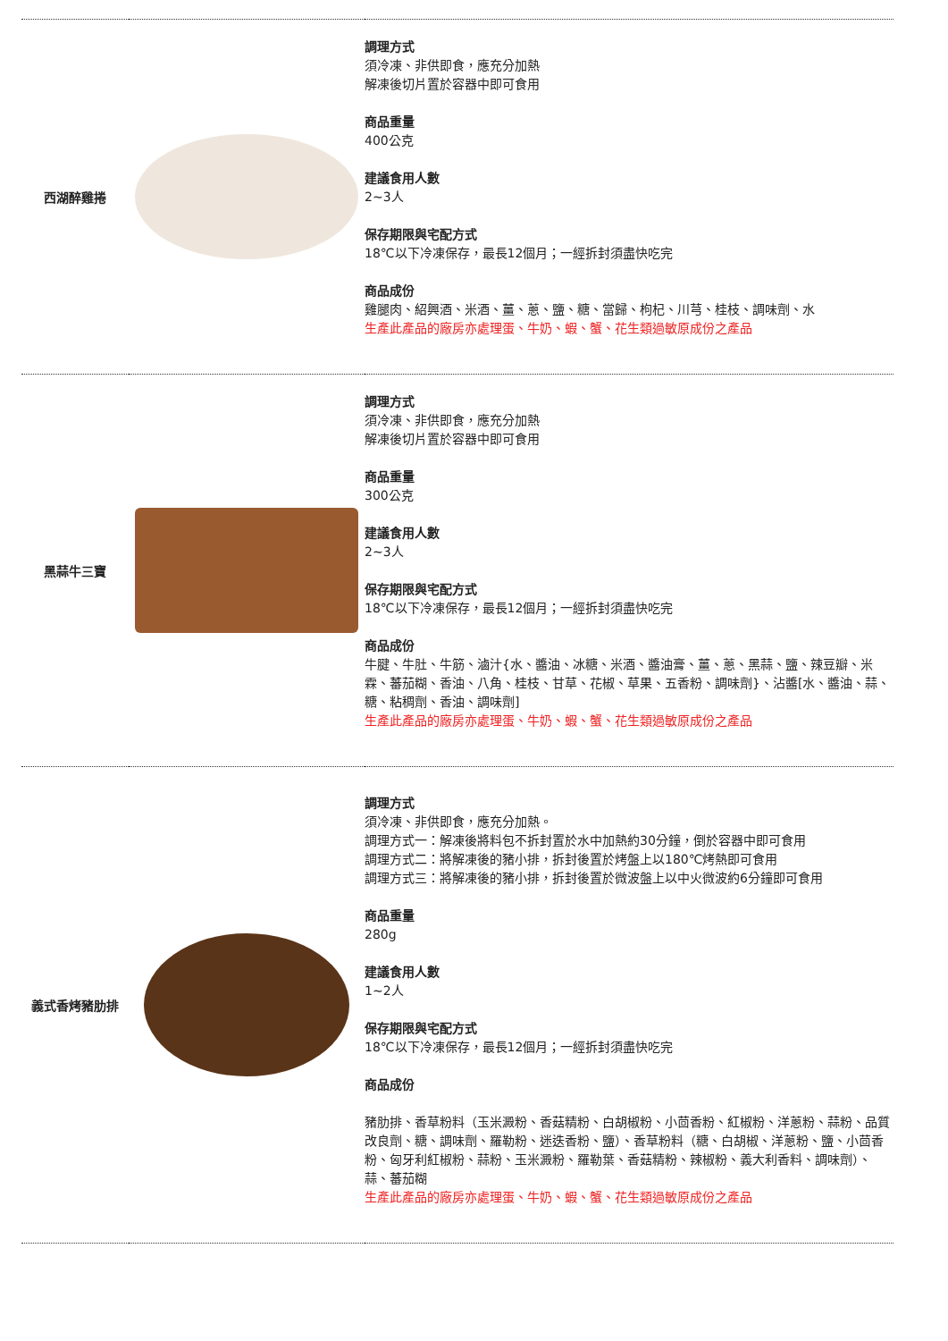| 西湖醉雞捲 | | 調理方式 須冷凍、非供即食，應充分加熱 解凍後切片置於容器中即可食用 商品重量 400公克 建議食用人數 2~3人 保存期限與宅配方式 18℃以下冷凍保存，最長12個月；一經拆封須盡快吃完 商品成份 雞腿肉、紹興酒、米酒、薑、蔥、鹽、糖、當歸、枸杞、川芎、桂枝、調味劑、水 生產此產品的廠房亦處理蛋、牛奶、蝦、蟹、花生類過敏原成份之產品 |
| 黑蒜牛三寶 | | 調理方式 須冷凍、非供即食，應充分加熱 解凍後切片置於容器中即可食用 商品重量 300公克 建議食用人數 2~3人 保存期限與宅配方式 18℃以下冷凍保存，最長12個月；一經拆封須盡快吃完 商品成份 牛腱、牛肚、牛筋、滷汁{水、醬油、冰糖、米酒、醬油膏、薑、蔥、黑蒜、鹽、辣豆瓣、米霖、蕃茄糊、香油、八角、桂枝、甘草、花椒、草果、五香粉、調味劑}、沾醬[水、醬油、蒜、糖、粘稠劑、香油、調味劑] 生產此產品的廠房亦處理蛋、牛奶、蝦、蟹、花生類過敏原成份之產品 |
| 義式香烤豬肋排 | | 調理方式 須冷凍、非供即食，應充分加熱。 調理方式一：解凍後將料包不拆封置於水中加熱約30分鐘，倒於容器中即可食用 調理方式二：將解凍後的豬小排，拆封後置於烤盤上以180℃烤熱即可食用 調理方式三：將解凍後的豬小排，拆封後置於微波盤上以中火微波約6分鐘即可食用 商品重量 280g 建議食用人數 1~2人 保存期限與宅配方式 18℃以下冷凍保存，最長12個月；一經拆封須盡快吃完 商品成份 豬肋排、香草粉料（玉米澱粉、香菇精粉、白胡椒粉、小茴香粉、紅椒粉、洋蔥粉、蒜粉、品質改良劑、糖、調味劑、羅勒粉、迷迭香粉、鹽）、香草粉料（糖、白胡椒、洋蔥粉、鹽、小茴香粉、匈牙利紅椒粉、蒜粉、玉米澱粉、羅勒葉、香菇精粉、辣椒粉、義大利香料、調味劑）、蒜、蕃茄糊 生產此產品的廠房亦處理蛋、牛奶、蝦、蟹、花生類過敏原成份之產品 |